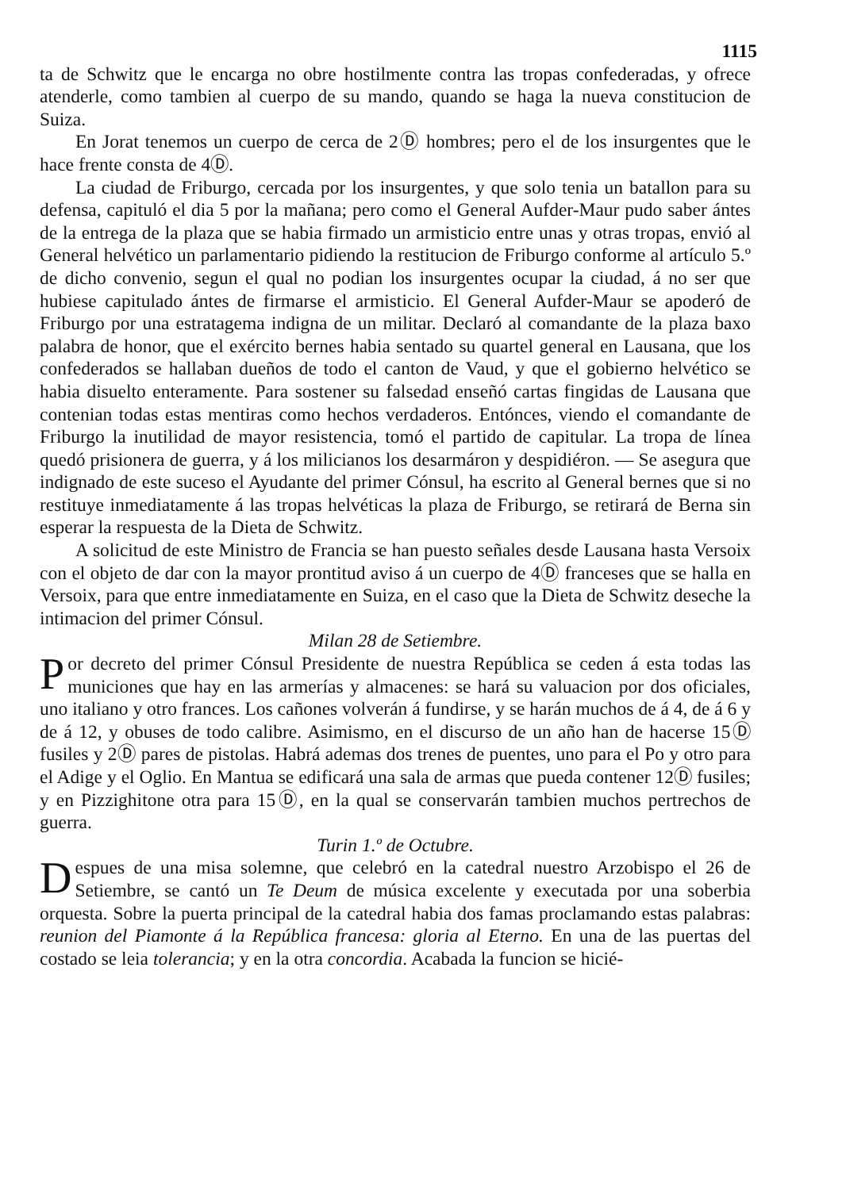1115
ta de Schwitz que le encarga no obre hostilmente contra las tropas confederadas, y ofrece atenderle, como tambien al cuerpo de su mando, quando se haga la nueva constitucion de Suiza.
En Jorat tenemos un cuerpo de cerca de 2Ⓓ hombres; pero el de los insurgentes que le hace frente consta de 4Ⓓ.
La ciudad de Friburgo, cercada por los insurgentes, y que solo tenia un batallon para su defensa, capituló el dia 5 por la mañana; pero como el General Aufder-Maur pudo saber ántes de la entrega de la plaza que se habia firmado un armisticio entre unas y otras tropas, envió al General helvético un parlamentario pidiendo la restitucion de Friburgo conforme al artículo 5.º de dicho convenio, segun el qual no podian los insurgentes ocupar la ciudad, á no ser que hubiese capitulado ántes de firmarse el armisticio. El General Aufder-Maur se apoderó de Friburgo por una estratagema indigna de un militar. Declaró al comandante de la plaza baxo palabra de honor, que el exército bernes habia sentado su quartel general en Lausana, que los confederados se hallaban dueños de todo el canton de Vaud, y que el gobierno helvético se habia disuelto enteramente. Para sostener su falsedad enseñó cartas fingidas de Lausana que contenian todas estas mentiras como hechos verdaderos. Entónces, viendo el comandante de Friburgo la inutilidad de mayor resistencia, tomó el partido de capitular. La tropa de línea quedó prisionera de guerra, y á los milicianos los desarmáron y despidiéron. — Se asegura que indignado de este suceso el Ayudante del primer Cónsul, ha escrito al General bernes que si no restituye inmediatamente á las tropas helvéticas la plaza de Friburgo, se retirará de Berna sin esperar la respuesta de la Dieta de Schwitz.
A solicitud de este Ministro de Francia se han puesto señales desde Lausana hasta Versoix con el objeto de dar con la mayor prontitud aviso á un cuerpo de 4Ⓓ franceses que se halla en Versoix, para que entre inmediatamente en Suiza, en el caso que la Dieta de Schwitz deseche la intimacion del primer Cónsul.
Milan 28 de Setiembre.
Por decreto del primer Cónsul Presidente de nuestra República se ceden á esta todas las municiones que hay en las armerías y almacenes: se hará su valuacion por dos oficiales, uno italiano y otro frances. Los cañones volverán á fundirse, y se harán muchos de á 4, de á 6 y de á 12, y obuses de todo calibre. Asimismo, en el discurso de un año han de hacerse 15Ⓓ fusiles y 2Ⓓ pares de pistolas. Habrá ademas dos trenes de puentes, uno para el Po y otro para el Adige y el Oglio. En Mantua se edificará una sala de armas que pueda contener 12Ⓓ fusiles; y en Pizzighitone otra para 15Ⓓ, en la qual se conservarán tambien muchos pertrechos de guerra.
Turin 1.º de Octubre.
Despues de una misa solemne, que celebró en la catedral nuestro Arzobispo el 26 de Setiembre, se cantó un Te Deum de música excelente y executada por una soberbia orquesta. Sobre la puerta principal de la catedral habia dos famas proclamando estas palabras: reunion del Piamonte á la República francesa: gloria al Eterno. En una de las puertas del costado se leia tolerancia; y en la otra concordia. Acabada la funcion se hicié-